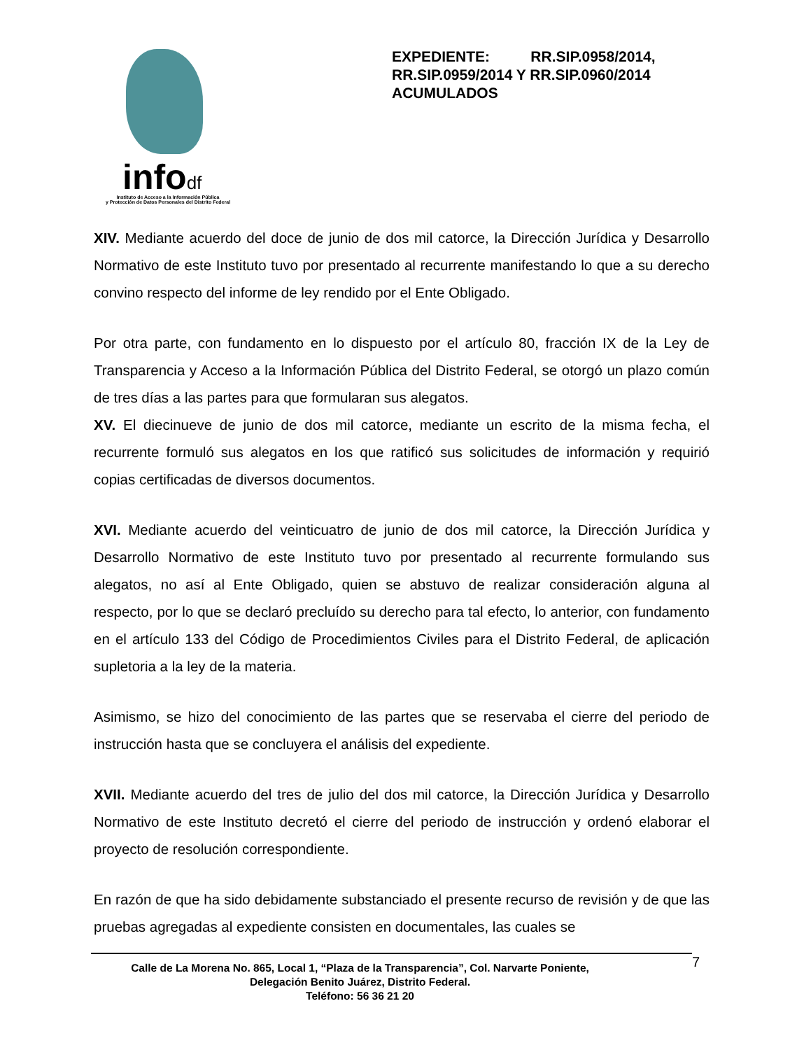infodf
Instituto de Acceso a la Información Pública
y Protección de Datos Personales del Distrito Federal
EXPEDIENTE: RR.SIP.0958/2014,
RR.SIP.0959/2014 Y RR.SIP.0960/2014
ACUMULADOS
XIV. Mediante acuerdo del doce de junio de dos mil catorce, la Dirección Jurídica y Desarrollo Normativo de este Instituto tuvo por presentado al recurrente manifestando lo que a su derecho convino respecto del informe de ley rendido por el Ente Obligado.
Por otra parte, con fundamento en lo dispuesto por el artículo 80, fracción IX de la Ley de Transparencia y Acceso a la Información Pública del Distrito Federal, se otorgó un plazo común de tres días a las partes para que formularan sus alegatos.
XV. El diecinueve de junio de dos mil catorce, mediante un escrito de la misma fecha, el recurrente formuló sus alegatos en los que ratificó sus solicitudes de información y requirió copias certificadas de diversos documentos.
XVI. Mediante acuerdo del veinticuatro de junio de dos mil catorce, la Dirección Jurídica y Desarrollo Normativo de este Instituto tuvo por presentado al recurrente formulando sus alegatos, no así al Ente Obligado, quien se abstuvo de realizar consideración alguna al respecto, por lo que se declaró precluído su derecho para tal efecto, lo anterior, con fundamento en el artículo 133 del Código de Procedimientos Civiles para el Distrito Federal, de aplicación supletoria a la ley de la materia.
Asimismo, se hizo del conocimiento de las partes que se reservaba el cierre del periodo de instrucción hasta que se concluyera el análisis del expediente.
XVII. Mediante acuerdo del tres de julio del dos mil catorce, la Dirección Jurídica y Desarrollo Normativo de este Instituto decretó el cierre del periodo de instrucción y ordenó elaborar el proyecto de resolución correspondiente.
En razón de que ha sido debidamente substanciado el presente recurso de revisión y de que las pruebas agregadas al expediente consisten en documentales, las cuales se
Calle de La Morena No. 865, Local 1, “Plaza de la Transparencia”, Col. Narvarte Poniente,
Delegación Benito Juárez, Distrito Federal.
Teléfono: 56 36 21 20
7